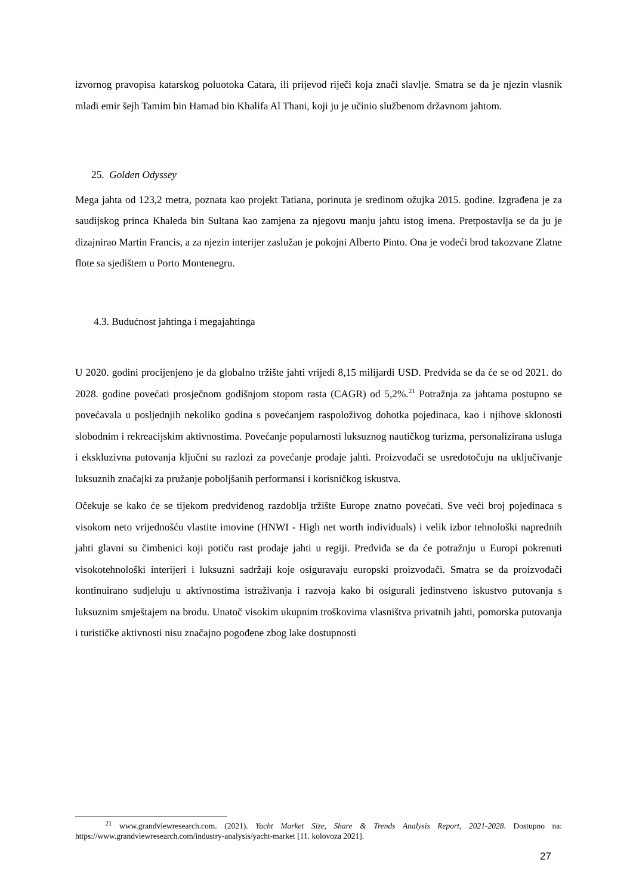izvornog pravopisa katarskog poluotoka Catara, ili prijevod riječi koja znači slavlje. Smatra se da je njezin vlasnik mladi emir šejh Tamim bin Hamad bin Khalifa Al Thani, koji ju je učinio službenom državnom jahtom.
25. Golden Odyssey
Mega jahta od 123,2 metra, poznata kao projekt Tatiana, porinuta je sredinom ožujka 2015. godine. Izgrađena je za saudijskog princa Khaleda bin Sultana kao zamjena za njegovu manju jahtu istog imena. Pretpostavlja se da ju je dizajnirao Martin Francis, a za njezin interijer zaslužan je pokojni Alberto Pinto. Ona je vodeći brod takozvane Zlatne flote sa sjedištem u Porto Montenegru.
4.3. Budućnost jahtinga i megajahtinga
U 2020. godini procijenjeno je da globalno tržište jahti vrijedi 8,15 milijardi USD. Predviđa se da će se od 2021. do 2028. godine povećati prosječnom godišnjom stopom rasta (CAGR) od 5,2%.<sup>21</sup> Potražnja za jahtama postupno se povećavala u posljednjih nekoliko godina s povećanjem raspoloživog dohotka pojedinaca, kao i njihove sklonosti slobodnim i rekreacijskim aktivnostima. Povećanje popularnosti luksuznog nautičkog turizma, personalizirana usluga i ekskluzivna putovanja ključni su razlozi za povećanje prodaje jahti. Proizvođači se usredotočuju na uključivanje luksuznih značajki za pružanje poboljšanih performansi i korisničkog iskustva.
Očekuje se kako će se tijekom predviđenog razdoblja tržište Europe znatno povećati. Sve veći broj pojedinaca s visokom neto vrijednošću vlastite imovine (HNWI - High net worth individuals) i velik izbor tehnološki naprednih jahti glavni su čimbenici koji potiču rast prodaje jahti u regiji. Predviđa se da će potražnju u Europi pokrenuti visokotehnološki interijeri i luksuzni sadržaji koje osiguravaju europski proizvođači. Smatra se da proizvođači kontinuirano sudjeluju u aktivnostima istraživanja i razvoja kako bi osigurali jedinstveno iskustvo putovanja s luksuznim smještajem na brodu. Unatoč visokim ukupnim troškovima vlasništva privatnih jahti, pomorska putovanja i turističke aktivnosti nisu značajno pogođene zbog lake dostupnosti
<sup>21</sup> www.grandviewresearch.com. (2021). Yacht Market Size, Share & Trends Analysis Report, 2021-2028. Dostupno na: https://www.grandviewresearch.com/industry-analysis/yacht-market [11. kolovoza 2021].
27